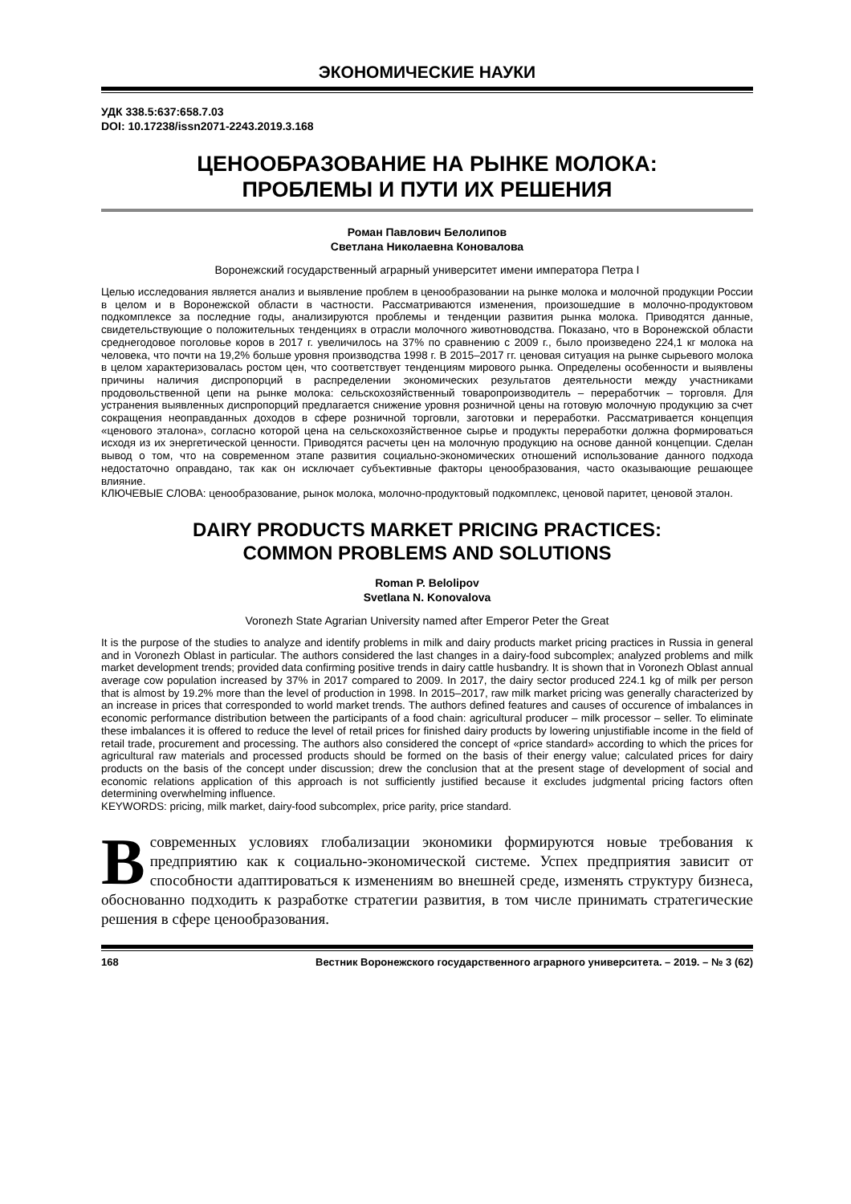ЭКОНОМИЧЕСКИЕ НАУКИ
УДК 338.5:637:658.7.03
DOI: 10.17238/issn2071-2243.2019.3.168
ЦЕНООБРАЗОВАНИЕ НА РЫНКЕ МОЛОКА:
ПРОБЛЕМЫ И ПУТИ ИХ РЕШЕНИЯ
Роман Павлович Белолипов
Светлана Николаевна Коновалова
Воронежский государственный аграрный университет имени императора Петра I
Целью исследования является анализ и выявление проблем в ценообразовании на рынке молока и молочной продукции России в целом и в Воронежской области в частности. Рассматриваются изменения, произошедшие в молочно-продуктовом подкомплексе за последние годы, анализируются проблемы и тенденции развития рынка молока. Приводятся данные, свидетельствующие о положительных тенденциях в отрасли молочного животноводства. Показано, что в Воронежской области среднегодовое поголовье коров в 2017 г. увеличилось на 37% по сравнению с 2009 г., было произведено 224,1 кг молока на человека, что почти на 19,2% больше уровня производства 1998 г. В 2015–2017 гг. ценовая ситуация на рынке сырьевого молока в целом характеризовалась ростом цен, что соответствует тенденциям мирового рынка. Определены особенности и выявлены причины наличия диспропорций в распределении экономических результатов деятельности между участниками продовольственной цепи на рынке молока: сельскохозяйственный товаропроизводитель – переработчик – торговля. Для устранения выявленных диспропорций предлагается снижение уровня розничной цены на готовую молочную продукцию за счет сокращения неоправданных доходов в сфере розничной торговли, заготовки и переработки. Рассматривается концепция «ценового эталона», согласно которой цена на сельскохозяйственное сырье и продукты переработки должна формироваться исходя из их энергетической ценности. Приводятся расчеты цен на молочную продукцию на основе данной концепции. Сделан вывод о том, что на современном этапе развития социально-экономических отношений использование данного подхода недостаточно оправдано, так как он исключает субъективные факторы ценообразования, часто оказывающие решающее влияние.
КЛЮЧЕВЫЕ СЛОВА: ценообразование, рынок молока, молочно-продуктовый подкомплекс, ценовой паритет, ценовой эталон.
DAIRY PRODUCTS MARKET PRICING PRACTICES:
COMMON PROBLEMS AND SOLUTIONS
Roman P. Belolipov
Svetlana N. Konovalova
Voronezh State Agrarian University named after Emperor Peter the Great
It is the purpose of the studies to analyze and identify problems in milk and dairy products market pricing practices in Russia in general and in Voronezh Oblast in particular. The authors considered the last changes in a dairy-food subcomplex; analyzed problems and milk market development trends; provided data confirming positive trends in dairy cattle husbandry. It is shown that in Voronezh Oblast annual average cow population increased by 37% in 2017 compared to 2009. In 2017, the dairy sector produced 224.1 kg of milk per person that is almost by 19.2% more than the level of production in 1998. In 2015–2017, raw milk market pricing was generally characterized by an increase in prices that corresponded to world market trends. The authors defined features and causes of occurence of imbalances in economic performance distribution between the participants of a food chain: agricultural producer – milk processor – seller. To eliminate these imbalances it is offered to reduce the level of retail prices for finished dairy products by lowering unjustifiable income in the field of retail trade, procurement and processing. The authors also considered the concept of «price standard» according to which the prices for agricultural raw materials and processed products should be formed on the basis of their energy value; calculated prices for dairy products on the basis of the concept under discussion; drew the conclusion that at the present stage of development of social and economic relations application of this approach is not sufficiently justified because it excludes judgmental pricing factors often determining overwhelming influence.
KEYWORDS: pricing, milk market, dairy-food subcomplex, price parity, price standard.
В современных условиях глобализации экономики формируются новые требования к предприятию как к социально-экономической системе. Успех предприятия зависит от способности адаптироваться к изменениям во внешней среде, изменять структуру бизнеса, обоснованно подходить к разработке стратегии развития, в том числе принимать стратегические решения в сфере ценообразования.
168 Вестник Воронежского государственного аграрного университета. – 2019. – № 3 (62)